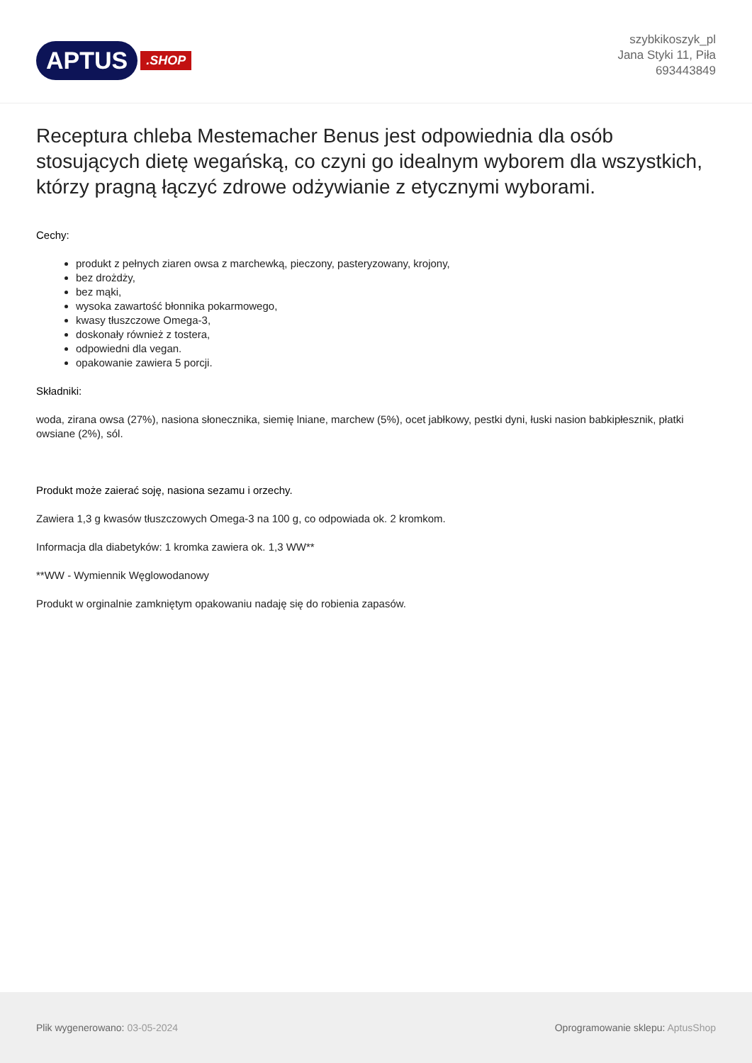APTUS.SHOP
szybkikoszyk_pl
Jana Styki 11, Piła
693443849
Receptura chleba Mestemacher Benus jest odpowiednia dla osób stosujących dietę wegańską, co czyni go idealnym wyborem dla wszystkich, którzy pragną łączyć zdrowe odżywianie z etycznymi wyborami.
Cechy:
produkt z pełnych ziaren owsa z marchewką, pieczony, pasteryzowany, krojony,
bez drożdży,
bez mąki,
wysoka zawartość błonnika pokarmowego,
kwasy tłuszczowe Omega-3,
doskonały również z tostera,
odpowiedni dla vegan.
opakowanie zawiera 5 porcji.
Składniki:
woda, zirana owsa (27%), nasiona słonecznika, siemię lniane, marchew (5%), ocet jabłkowy, pestki dyni, łuski nasion babkipłesznik, płatki owsiane (2%), sól.
Produkt może zaierać soję, nasiona sezamu i orzechy.
Zawiera 1,3 g kwasów tłuszczowych Omega-3 na 100 g, co odpowiada ok. 2 kromkom.
Informacja dla diabetyków: 1 kromka zawiera ok. 1,3 WW**
**WW - Wymiennik Węglowodanowy
Produkt w orginalnie zamkniętym opakowaniu nadaję się do robienia zapasów.
Plik wygenerowano: 03-05-2024
Oprogramowanie sklepu: AptusShop